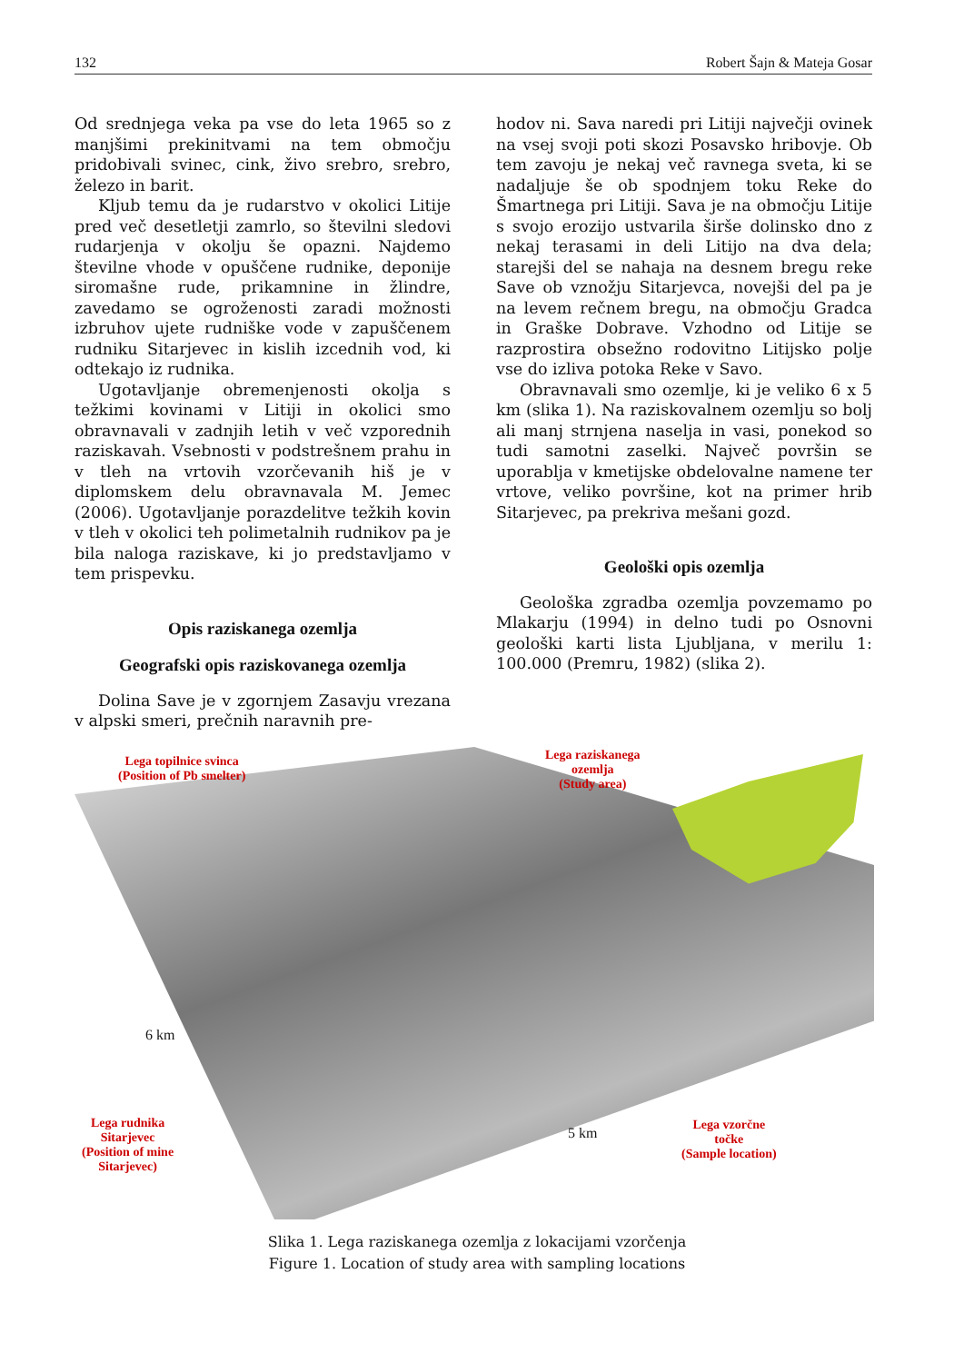132 Robert Šajn & Mateja Gosar
Od srednjega veka pa vse do leta 1965 so z manjšimi prekinitvami na tem območju pridobivali svinec, cink, živo srebro, srebro, železo in barit.
Kljub temu da je rudarstvo v okolici Litije pred več desetletji zamrlo, so številni sledovi rudarjenja v okolju še opazni. Najdemo številne vhode v opuščene rudnike, deponije siromašne rude, prikamnine in žlindre, zavedamo se ogroženosti zaradi možnosti izbruhov ujete rudniške vode v zapuščenem rudniku Sitarjevec in kislih izcednih vod, ki odtekajo iz rudnika.
Ugotavljanje obremenjenosti okolja s težkimi kovinami v Litiji in okolici smo obravnavali v zadnjih letih v več vzporednih raziskavah. Vsebnosti v podstrešnem prahu in v tleh na vrtovih vzorčevanih hiš je v diplomskem delu obravnavala M. Jemec (2006). Ugotavljanje porazdelitve težkih kovin v tleh v okolici teh polimetalnih rudnikov pa je bila naloga raziskave, ki jo predstavljamo v tem prispevku.
Opis raziskanega ozemlja
Geografski opis raziskovanega ozemlja
Dolina Save je v zgornjem Zasavju vrezana v alpski smeri, prečnih naravnih pre-
hodov ni. Sava naredi pri Litiji največji ovinek na vsej svoji poti skozi Posavsko hribovje. Ob tem zavoju je nekaj več ravnega sveta, ki se nadaljuje še ob spodnjem toku Reke do Šmartnega pri Litiji. Sava je na območju Litije s svojo erozijo ustvarila širše dolinsko dno z nekaj terasami in deli Litijo na dva dela; starejši del se nahaja na desnem bregu reke Save ob vznožju Sitarjevca, novejši del pa je na levem rečnem bregu, na območju Gradca in Graške Dobrave. Vzhodno od Litije se razprostira obsežno rodovitno Litijsko polje vse do izliva potoka Reke v Savo.
Obravnavali smo ozemlje, ki je veliko 6 x 5 km (slika 1). Na raziskovalnem ozemlju so bolj ali manj strnjena naselja in vasi, ponekod so tudi samotni zaselki. Največ površin se uporablja v kmetijske obdelovalne namene ter vrtove, veliko površine, kot na primer hrib Sitarjevec, pa prekriva mešani gozd.
Geološki opis ozemlja
Geološka zgradba ozemlja povzemamo po Mlakarju (1994) in delno tudi po Osnovni geološki karti lista Ljubljana, v merilu 1: 100.000 (Premru, 1982) (slika 2).
Lega topilnice svinca
(Position of Pb smelter)
Lega raziskanega
ozemlja
(Study area)
Lega rudnika
Sitarjevec
(Position of mine
Sitarjevec)
Lega vzorčne
točke
(Sample location)
6 km
5 km
Slika 1. Lega raziskanega ozemlja z lokacijami vzorčenja
Figure 1. Location of study area with sampling locations